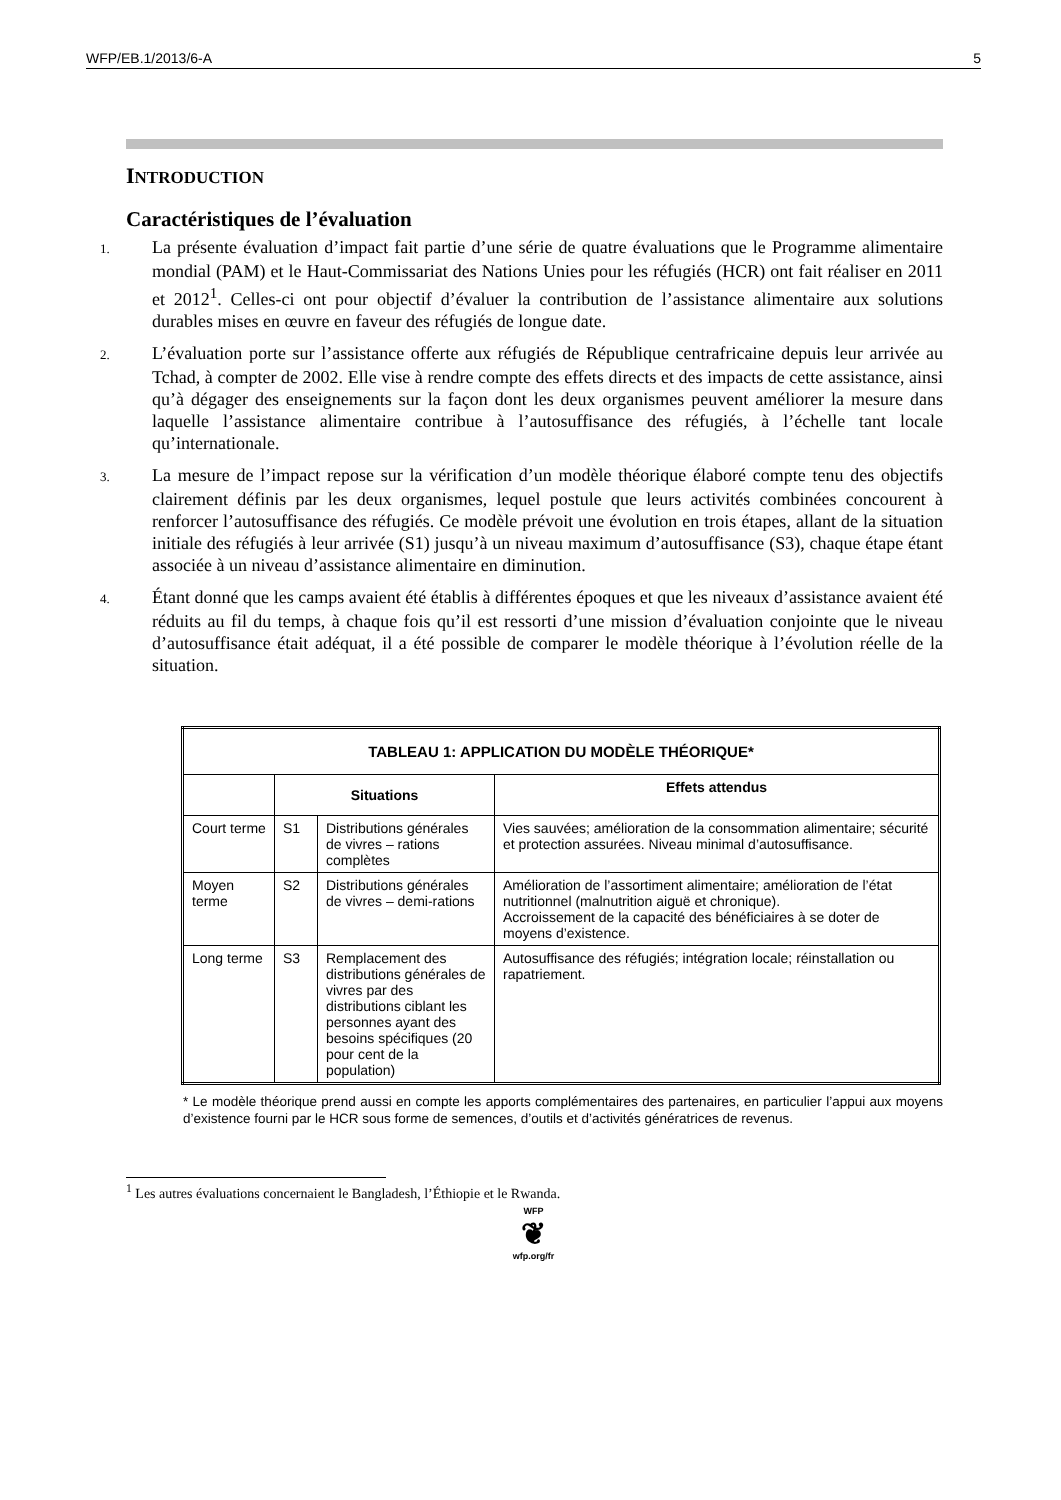WFP/EB.1/2013/6-A 5
INTRODUCTION
Caractéristiques de l’évaluation
1. La présente évaluation d’impact fait partie d’une série de quatre évaluations que le Programme alimentaire mondial (PAM) et le Haut-Commissariat des Nations Unies pour les réfugiés (HCR) ont fait réaliser en 2011 et 2012<sup>1</sup>. Celles-ci ont pour objectif d’évaluer la contribution de l’assistance alimentaire aux solutions durables mises en œuvre en faveur des réfugiés de longue date.
2. L’évaluation porte sur l’assistance offerte aux réfugiés de République centrafricaine depuis leur arrivée au Tchad, à compter de 2002. Elle vise à rendre compte des effets directs et des impacts de cette assistance, ainsi qu’à dégager des enseignements sur la façon dont les deux organismes peuvent améliorer la mesure dans laquelle l’assistance alimentaire contribue à l’autosuffisance des réfugiés, à l’échelle tant locale qu’internationale.
3. La mesure de l’impact repose sur la vérification d’un modèle théorique élaboré compte tenu des objectifs clairement définis par les deux organismes, lequel postule que leurs activités combinées concourent à renforcer l’autosuffisance des réfugiés. Ce modèle prévoit une évolution en trois étapes, allant de la situation initiale des réfugiés à leur arrivée (S1) jusqu’à un niveau maximum d’autosuffisance (S3), chaque étape étant associée à un niveau d’assistance alimentaire en diminution.
4. Étant donné que les camps avaient été établis à différentes époques et que les niveaux d’assistance avaient été réduits au fil du temps, à chaque fois qu’il est ressorti d’une mission d’évaluation conjointe que le niveau d’autosuffisance était adéquat, il a été possible de comparer le modèle théorique à l’évolution réelle de la situation.
| TABLEAU 1: APPLICATION DU MODÈLE THÉORIQUE* | | | |
| --- | --- | --- | --- |
| | Situations | | Effets attendus |
| Court terme | S1 | Distributions générales de vivres – rations complètes | Vies sauvées; amélioration de la consommation alimentaire; sécurité et protection assurées. Niveau minimal d’autosuffisance. |
| Moyen terme | S2 | Distributions générales de vivres – demi-rations | Amélioration de l’assortiment alimentaire; amélioration de l’état nutritionnel (malnutrition aiguë et chronique). Accroissement de la capacité des bénéficiaires à se doter de moyens d’existence. |
| Long terme | S3 | Remplacement des distributions générales de vivres par des distributions ciblant les personnes ayant des besoins spécifiques (20 pour cent de la population) | Autosuffisance des réfugiés; intégration locale; réinstallation ou rapatriement. |
* Le modèle théorique prend aussi en compte les apports complémentaires des partenaires, en particulier l’appui aux moyens d’existence fourni par le HCR sous forme de semences, d’outils et d’activités génératrices de revenus.
<sup>1</sup> Les autres évaluations concernaient le Bangladesh, l’Éthiopie et le Rwanda.
WFP
❦
wfp.org/fr